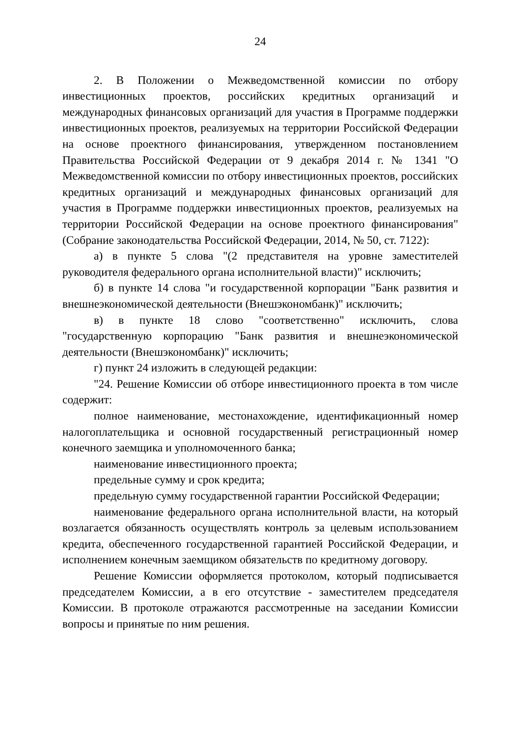24
2. В Положении о Межведомственной комиссии по отбору инвестиционных проектов, российских кредитных организаций и международных финансовых организаций для участия в Программе поддержки инвестиционных проектов, реализуемых на территории Российской Федерации на основе проектного финансирования, утвержденном постановлением Правительства Российской Федерации от 9 декабря 2014 г. № 1341 "О Межведомственной комиссии по отбору инвестиционных проектов, российских кредитных организаций и международных финансовых организаций для участия в Программе поддержки инвестиционных проектов, реализуемых на территории Российской Федерации на основе проектного финансирования" (Собрание законодательства Российской Федерации, 2014, № 50, ст. 7122):
а) в пункте 5 слова "(2 представителя на уровне заместителей руководителя федерального органа исполнительной власти)" исключить;
б) в пункте 14 слова "и государственной корпорации "Банк развития и внешнеэкономической деятельности (Внешэкономбанк)" исключить;
в) в пункте 18 слово "соответственно" исключить, слова "государственную корпорацию "Банк развития и внешнеэкономической деятельности (Внешэкономбанк)" исключить;
г) пункт 24 изложить в следующей редакции:
"24. Решение Комиссии об отборе инвестиционного проекта в том числе содержит:
полное наименование, местонахождение, идентификационный номер налогоплательщика и основной государственный регистрационный номер конечного заемщика и уполномоченного банка;
наименование инвестиционного проекта;
предельные сумму и срок кредита;
предельную сумму государственной гарантии Российской Федерации;
наименование федерального органа исполнительной власти, на который возлагается обязанность осуществлять контроль за целевым использованием кредита, обеспеченного государственной гарантией Российской Федерации, и исполнением конечным заемщиком обязательств по кредитному договору.
Решение Комиссии оформляется протоколом, который подписывается председателем Комиссии, а в его отсутствие - заместителем председателя Комиссии. В протоколе отражаются рассмотренные на заседании Комиссии вопросы и принятые по ним решения.